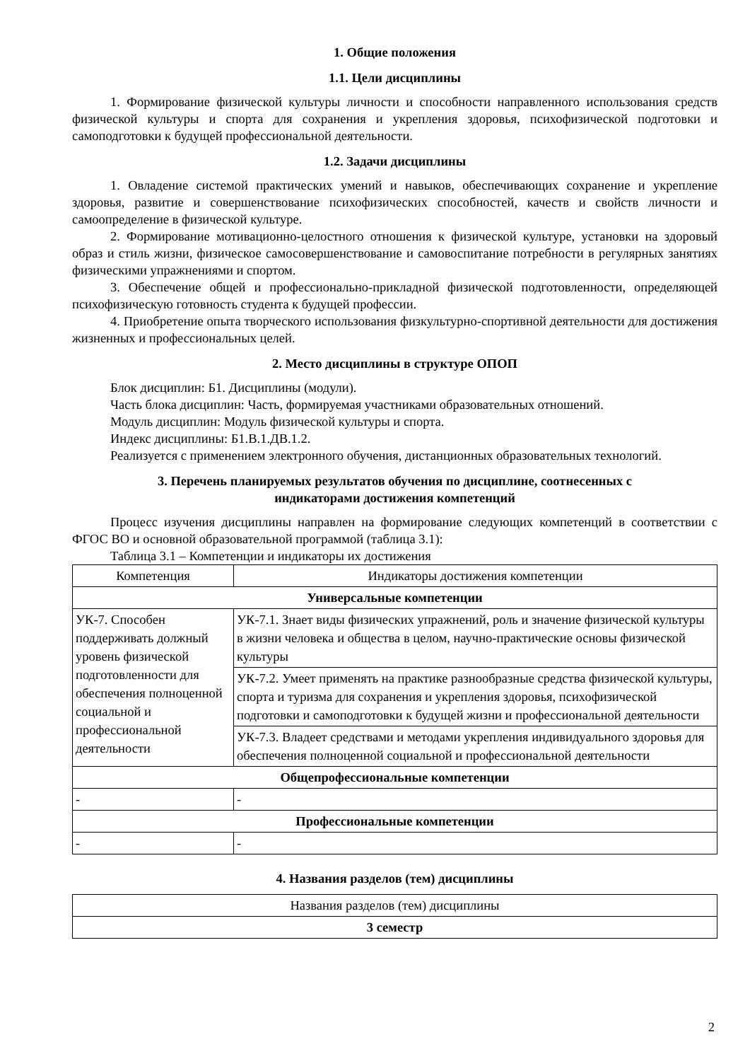1. Общие положения
1.1. Цели дисциплины
1. Формирование физической культуры личности и способности направленного использования средств физической культуры и спорта для сохранения и укрепления здоровья, психофизической подготовки и самоподготовки к будущей профессиональной деятельности.
1.2. Задачи дисциплины
1. Овладение системой практических умений и навыков, обеспечивающих сохранение и укрепление здоровья, развитие и совершенствование психофизических способностей, качеств и свойств личности и самоопределение в физической культуре.
2. Формирование мотивационно-целостного отношения к физической культуре, установки на здоровый образ и стиль жизни, физическое самосовершенствование и самовоспитание потребности в регулярных занятиях физическими упражнениями и спортом.
3. Обеспечение общей и профессионально-прикладной физической подготовленности, определяющей психофизическую готовность студента к будущей профессии.
4. Приобретение опыта творческого использования физкультурно-спортивной деятельности для достижения жизненных и профессиональных целей.
2. Место дисциплины в структуре ОПОП
Блок дисциплин: Б1. Дисциплины (модули).
Часть блока дисциплин: Часть, формируемая участниками образовательных отношений.
Модуль дисциплин: Модуль физической культуры и спорта.
Индекс дисциплины: Б1.В.1.ДВ.1.2.
Реализуется с применением электронного обучения, дистанционных образовательных технологий.
3. Перечень планируемых результатов обучения по дисциплине, соотнесенных с
индикаторами достижения компетенций
Процесс изучения дисциплины направлен на формирование следующих компетенций в соответствии с ФГОС ВО и основной образовательной программой (таблица 3.1):
Таблица 3.1 – Компетенции и индикаторы их достижения
| Компетенция | Индикаторы достижения компетенции |
| --- | --- |
| Универсальные компетенции | |
| УК-7. Способен поддерживать должный уровень физической подготовленности для обеспечения полноценной социальной и профессиональной деятельности | УК-7.1. Знает виды физических упражнений, роль и значение физической культуры в жизни человека и общества в целом, научно-практические основы физической культуры |
| | УК-7.2. Умеет применять на практике разнообразные средства физической культуры, спорта и туризма для сохранения и укрепления здоровья, психофизической подготовки и самоподготовки к будущей жизни и профессиональной деятельности |
| | УК-7.3. Владеет средствами и методами укрепления индивидуального здоровья для обеспечения полноценной социальной и профессиональной деятельности |
| Общепрофессиональные компетенции | |
| - | - |
| Профессиональные компетенции | |
| - | - |
4. Названия разделов (тем) дисциплины
| Названия разделов (тем) дисциплины |
| --- |
| 3 семестр |
2